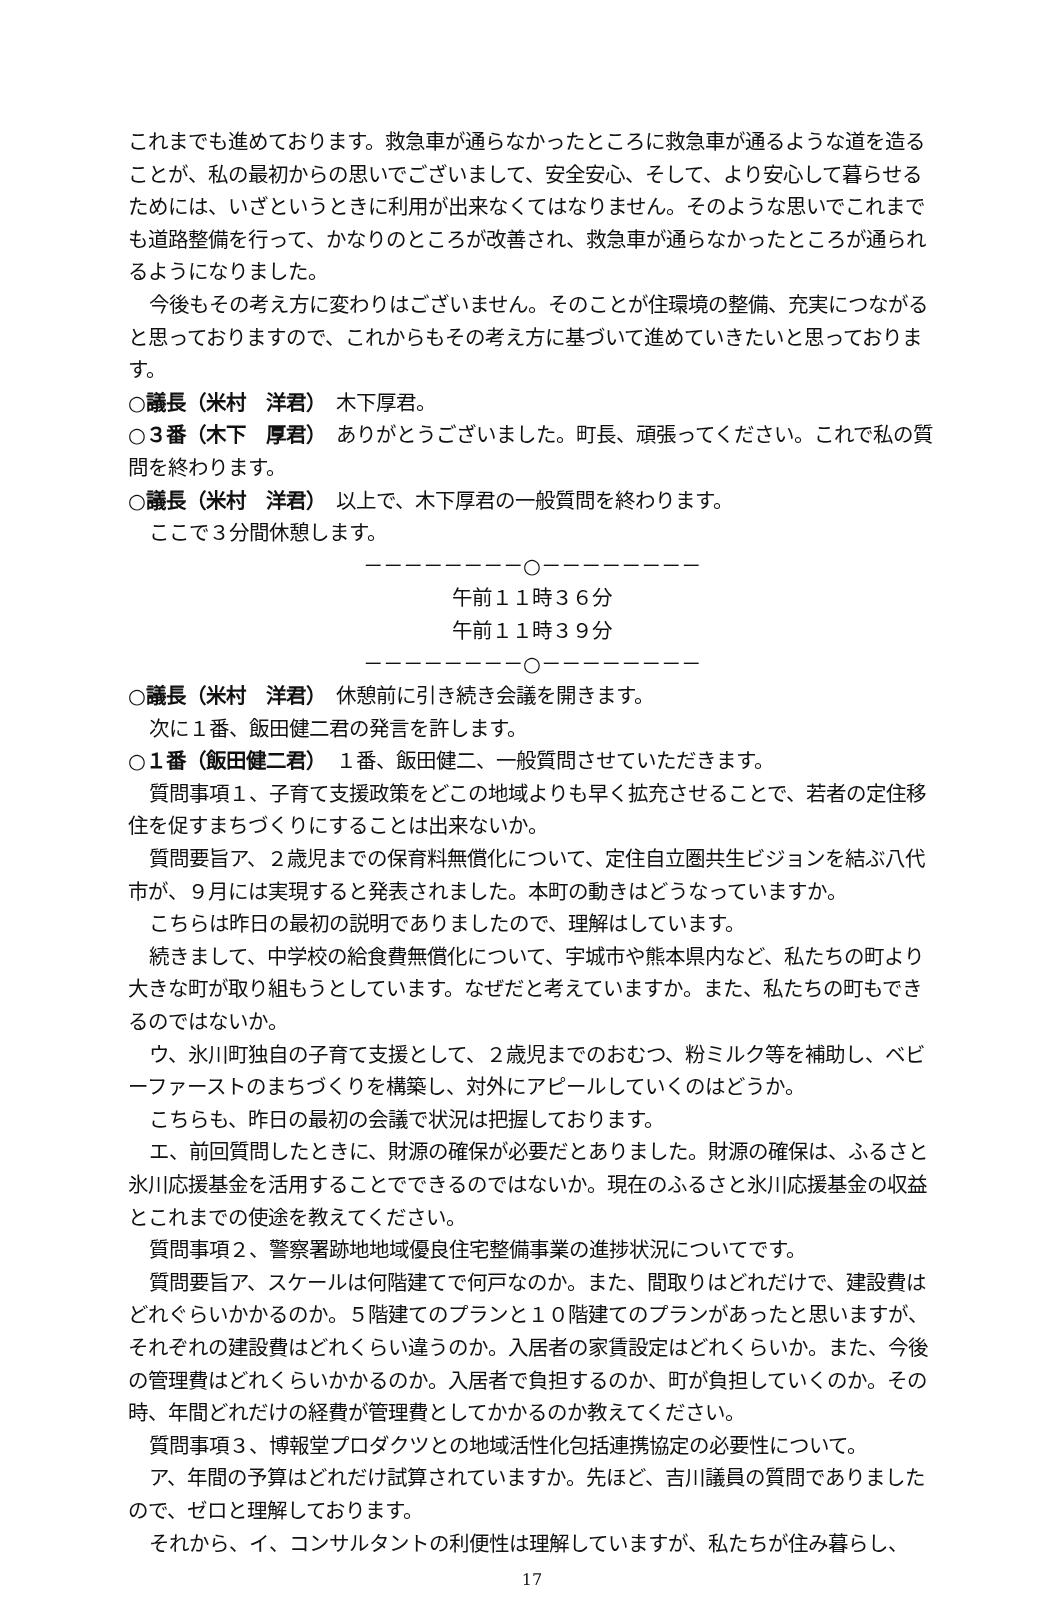これまでも進めております。救急車が通らなかったところに救急車が通るような道を造ることが、私の最初からの思いでございまして、安全安心、そして、より安心して暮らせるためには、いざというときに利用が出来なくてはなりません。そのような思いでこれまでも道路整備を行って、かなりのところが改善され、救急車が通らなかったところが通られるようになりました。
今後もその考え方に変わりはございません。そのことが住環境の整備、充実につながると思っておりますので、これからもその考え方に基づいて進めていきたいと思っております。
○議長（米村　洋君）　木下厚君。
○３番（木下　厚君）　ありがとうございました。町長、頑張ってください。これで私の質問を終わります。
○議長（米村　洋君）　以上で、木下厚君の一般質問を終わります。
ここで３分間休憩します。
－－－－－－－－○－－－－－－－－
午前１１時３６分
午前１１時３９分
－－－－－－－－○－－－－－－－－
○議長（米村　洋君）　休憩前に引き続き会議を開きます。
次に１番、飯田健二君の発言を許します。
○１番（飯田健二君）　１番、飯田健二、一般質問させていただきます。
質問事項１、子育て支援政策をどこの地域よりも早く拡充させることで、若者の定住移住を促すまちづくりにすることは出来ないか。
質問要旨ア、２歳児までの保育料無償化について、定住自立圏共生ビジョンを結ぶ八代市が、９月には実現すると発表されました。本町の動きはどうなっていますか。
こちらは昨日の最初の説明でありましたので、理解はしています。
続きまして、中学校の給食費無償化について、宇城市や熊本県内など、私たちの町より大きな町が取り組もうとしています。なぜだと考えていますか。また、私たちの町もできるのではないか。
ウ、氷川町独自の子育て支援として、２歳児までのおむつ、粉ミルク等を補助し、ベビーファーストのまちづくりを構築し、対外にアピールしていくのはどうか。
こちらも、昨日の最初の会議で状況は把握しております。
エ、前回質問したときに、財源の確保が必要だとありました。財源の確保は、ふるさと氷川応援基金を活用することでできるのではないか。現在のふるさと氷川応援基金の収益とこれまでの使途を教えてください。
質問事項２、警察署跡地地域優良住宅整備事業の進捗状況についてです。
質問要旨ア、スケールは何階建てで何戸なのか。また、間取りはどれだけで、建設費はどれぐらいかかるのか。５階建てのプランと１０階建てのプランがあったと思いますが、それぞれの建設費はどれくらい違うのか。入居者の家賃設定はどれくらいか。また、今後の管理費はどれくらいかかるのか。入居者で負担するのか、町が負担していくのか。その時、年間どれだけの経費が管理費としてかかるのか教えてください。
質問事項３、博報堂プロダクツとの地域活性化包括連携協定の必要性について。
ア、年間の予算はどれだけ試算されていますか。先ほど、吉川議員の質問でありましたので、ゼロと理解しております。
それから、イ、コンサルタントの利便性は理解していますが、私たちが住み暮らし、
17